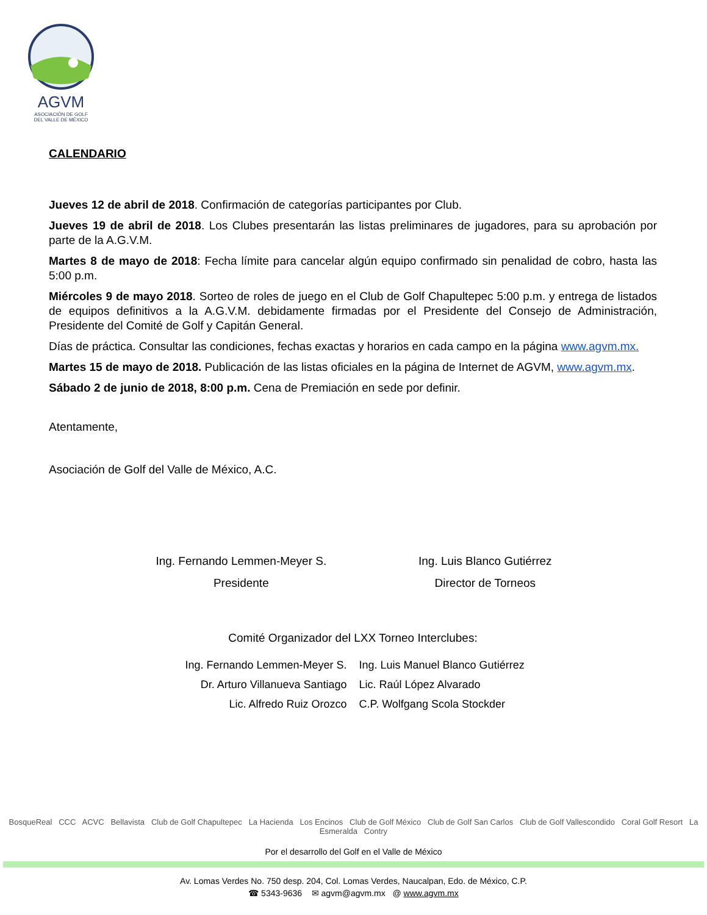AGVM
ASOCIACIÓN DE GOLF
DEL VALLE DE MÉXICO
CALENDARIO
Jueves 12 de abril de 2018. Confirmación de categorías participantes por Club.
Jueves 19 de abril de 2018. Los Clubes presentarán las listas preliminares de jugadores, para su aprobación por parte de la A.G.V.M.
Martes 8 de mayo de 2018: Fecha límite para cancelar algún equipo confirmado sin penalidad de cobro, hasta las 5:00 p.m.
Miércoles 9 de mayo 2018. Sorteo de roles de juego en el Club de Golf Chapultepec 5:00 p.m. y entrega de listados de equipos definitivos a la A.G.V.M. debidamente firmadas por el Presidente del Consejo de Administración, Presidente del Comité de Golf y Capitán General.
Días de práctica. Consultar las condiciones, fechas exactas y horarios en cada campo en la página www.agvm.mx.
Martes 15 de mayo de 2018. Publicación de las listas oficiales en la página de Internet de AGVM, www.agvm.mx.
Sábado 2 de junio de 2018, 8:00 p.m. Cena de Premiación en sede por definir.
Atentamente,
Asociación de Golf del Valle de México, A.C.
Ing. Fernando Lemmen-Meyer S.
Presidente
Ing. Luis Blanco Gutiérrez
Director de Torneos
Comité Organizador del LXX Torneo Interclubes:
Ing. Fernando Lemmen-Meyer S.
Ing. Luis Manuel Blanco Gutiérrez
Dr. Arturo Villanueva Santiago
Lic. Raúl López Alvarado
Lic. Alfredo Ruiz Orozco
C.P. Wolfgang Scola Stockder
BosqueReal CCC ACVC Bellavista Club de Golf Chapultepec La Hacienda Los Encinos Club de Golf México Club de Golf San Carlos Club de Golf Vallescondido Coral Golf Resort La Esmeralda Contry
Por el desarrollo del Golf en el Valle de México
Av. Lomas Verdes No. 750 desp. 204, Col. Lomas Verdes, Naucalpan, Edo. de México, C.P.
☎ 5343-9636 ✉ agvm@agvm.mx @ www.agvm.mx